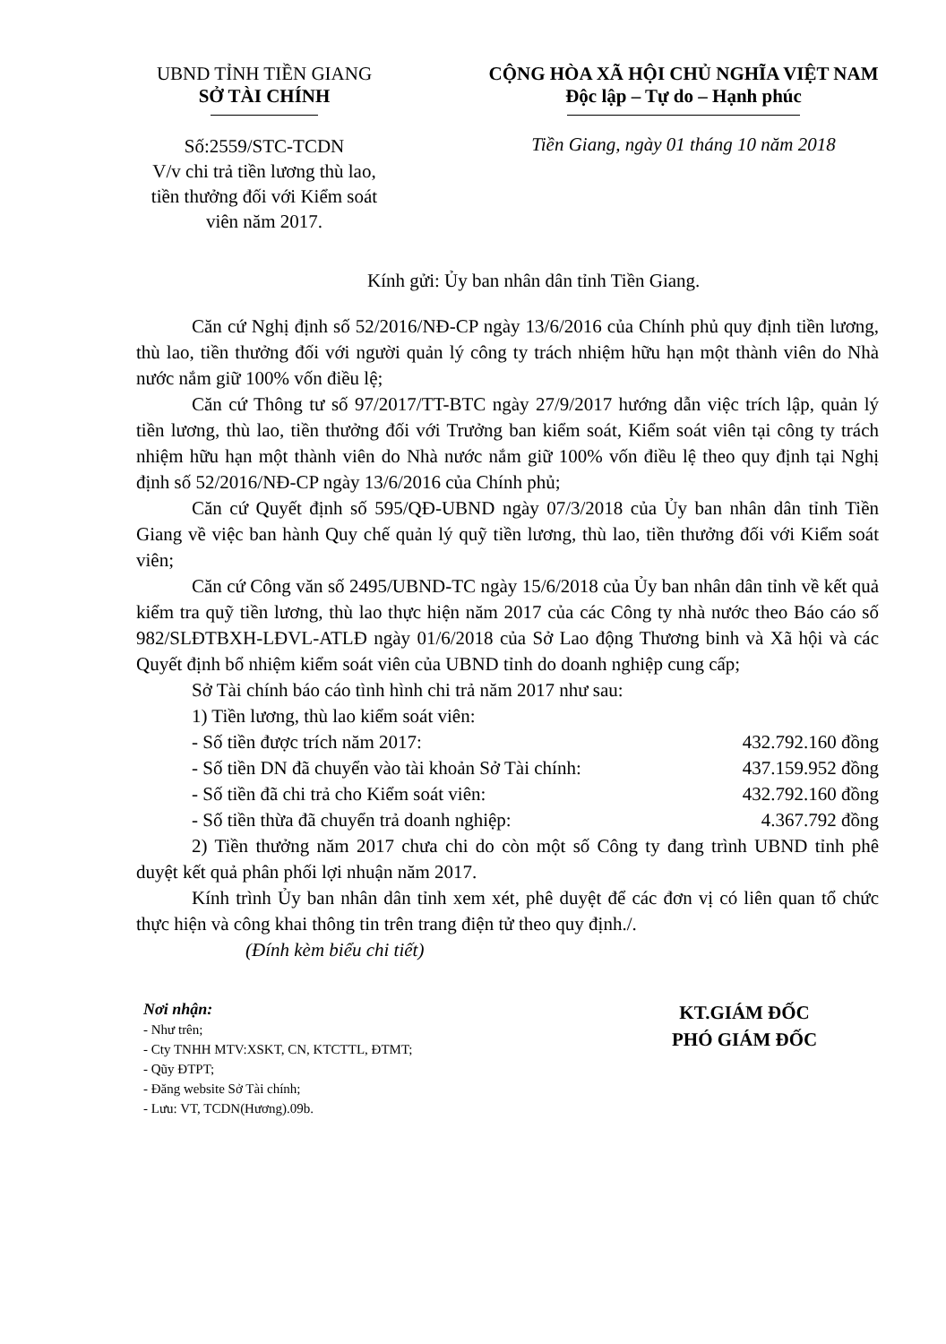UBND TỈNH TIỀN GIANG
SỞ TÀI CHÍNH
Số:2559/STC-TCDN
V/v chi trả tiền lương thù lao,
tiền thưởng đối với Kiểm soát
viên năm 2017.
CỘNG HÒA XÃ HỘI CHỦ NGHĨA VIỆT NAM
Độc lập – Tự do – Hạnh phúc
Tiền Giang, ngày 01 tháng 10 năm 2018
Kính gửi: Ủy ban nhân dân tỉnh Tiền Giang.
Căn cứ Nghị định số 52/2016/NĐ-CP ngày 13/6/2016 của Chính phủ quy định tiền lương, thù lao, tiền thưởng đối với người quản lý công ty trách nhiệm hữu hạn một thành viên do Nhà nước nắm giữ 100% vốn điều lệ;
Căn cứ Thông tư số 97/2017/TT-BTC ngày 27/9/2017 hướng dẫn việc trích lập, quản lý tiền lương, thù lao, tiền thưởng đối với Trưởng ban kiểm soát, Kiểm soát viên tại công ty trách nhiệm hữu hạn một thành viên do Nhà nước nắm giữ 100% vốn điều lệ theo quy định tại Nghị định số 52/2016/NĐ-CP ngày 13/6/2016 của Chính phủ;
Căn cứ Quyết định số 595/QĐ-UBND ngày 07/3/2018 của Ủy ban nhân dân tỉnh Tiền Giang về việc ban hành Quy chế quản lý quỹ tiền lương, thù lao, tiền thưởng đối với Kiểm soát viên;
Căn cứ Công văn số 2495/UBND-TC ngày 15/6/2018 của Ủy ban nhân dân tỉnh về kết quả kiểm tra quỹ tiền lương, thù lao thực hiện năm 2017 của các Công ty nhà nước theo Báo cáo số 982/SLĐTBXH-LĐVL-ATLĐ ngày 01/6/2018 của Sở Lao động Thương binh và Xã hội và các Quyết định bổ nhiệm kiểm soát viên của UBND tỉnh do doanh nghiệp cung cấp;
Sở Tài chính báo cáo tình hình chi trả năm 2017 như sau:
1) Tiền lương, thù lao kiểm soát viên:
- Số tiền được trích năm 2017: 432.792.160 đồng
- Số tiền DN đã chuyển vào tài khoản Sở Tài chính: 437.159.952 đồng
- Số tiền đã chi trả cho Kiểm soát viên: 432.792.160 đồng
- Số tiền thừa đã chuyển trả doanh nghiệp: 4.367.792 đồng
2) Tiền thưởng năm 2017 chưa chi do còn một số Công ty đang trình UBND tỉnh phê duyệt kết quả phân phối lợi nhuận năm 2017.
Kính trình Ủy ban nhân dân tỉnh xem xét, phê duyệt để các đơn vị có liên quan tổ chức thực hiện và công khai thông tin trên trang điện tử theo quy định./.
(Đính kèm biểu chi tiết)
Nơi nhận:
- Như trên;
- Cty TNHH MTV:XSKT, CN, KTCTTL, ĐTMT;
- Qũy ĐTPT;
- Đăng website Sở Tài chính;
- Lưu: VT, TCDN(Hương).09b.
KT.GIÁM ĐỐC
PHÓ GIÁM ĐỐC